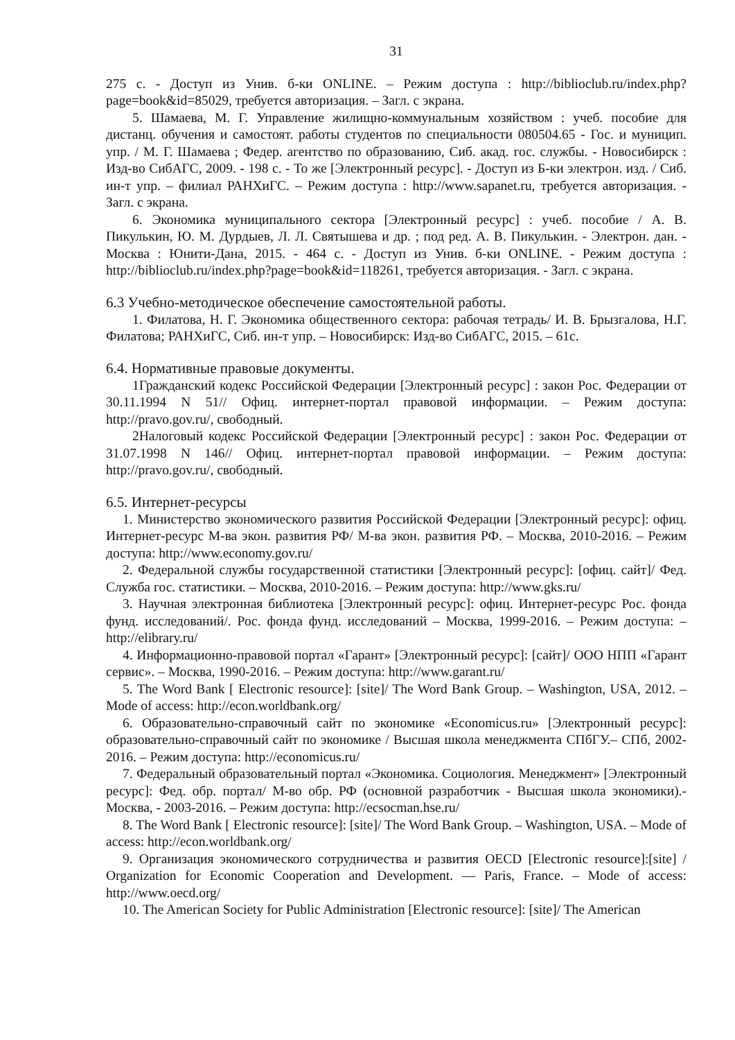31
275 с. - Доступ из Унив. б-ки ONLINE. – Режим доступа : http://biblioclub.ru/index.php?page=book&id=85029, требуется авторизация. – Загл. с экрана.
5. Шамаева, М. Г. Управление жилищно-коммунальным хозяйством : учеб. пособие для дистанц. обучения и самостоят. работы студентов по специальности 080504.65 - Гос. и муницип. упр. / М. Г. Шамаева ; Федер. агентство по образованию, Сиб. акад. гос. службы. - Новосибирск : Изд-во СибАГС, 2009. - 198 с. - То же [Электронный ресурс]. - Доступ из Б-ки электрон. изд. / Сиб. ин-т упр. – филиал РАНХиГС. – Режим доступа : http://www.sapanet.ru, требуется авторизация. - Загл. с экрана.
6. Экономика муниципального сектора [Электронный ресурс] : учеб. пособие / А. В. Пикулькин, Ю. М. Дурдыев, Л. Л. Святышева и др. ; под ред. А. В. Пикулькин. - Электрон. дан. - Москва : Юнити-Дана, 2015. - 464 с. - Доступ из Унив. б-ки ONLINE. - Режим доступа : http://biblioclub.ru/index.php?page=book&id=118261, требуется авторизация. - Загл. с экрана.
6.3 Учебно-методическое обеспечение самостоятельной работы.
1. Филатова, Н. Г. Экономика общественного сектора: рабочая тетрадь/ И. В. Брызгалова, Н.Г. Филатова; РАНХиГС, Сиб. ин-т упр. – Новосибирск: Изд-во СибАГС, 2015. – 61с.
6.4. Нормативные правовые документы.
1Гражданский кодекс Российской Федерации [Электронный ресурс] : закон Рос. Федерации от 30.11.1994 N 51// Офиц. интернет-портал правовой информации. – Режим доступа: http://pravo.gov.ru/, свободный.
2Налоговый кодекс Российской Федерации [Электронный ресурс] : закон Рос. Федерации от 31.07.1998 N 146// Офиц. интернет-портал правовой информации. – Режим доступа: http://pravo.gov.ru/, свободный.
6.5. Интернет-ресурсы
1. Министерство экономического развития Российской Федерации [Электронный ресурс]: офиц. Интернет-ресурс М-ва экон. развития РФ/ М-ва экон. развития РФ. – Москва, 2010-2016. – Режим доступа: http://www.economy.gov.ru/
2. Федеральной службы государственной статистики [Электронный ресурс]: [офиц. сайт]/ Фед. Служба гос. статистики. – Москва, 2010-2016. – Режим доступа: http://www.gks.ru/
3. Научная электронная библиотека [Электронный ресурс]: офиц. Интернет-ресурс Рос. фонда фунд. исследований/. Рос. фонда фунд. исследований – Москва, 1999-2016. – Режим доступа: – http://elibrary.ru/
4. Информационно-правовой портал «Гарант» [Электронный ресурс]: [сайт]/ ООО НПП «Гарант сервис». – Москва, 1990-2016. – Режим доступа: http://www.garant.ru/
5. The Word Bank [ Electronic resource]: [site]/ The Word Bank Group. – Washington, USA, 2012. – Mode of access: http://econ.worldbank.org/
6. Образовательно-справочный сайт по экономике «Economicus.ru» [Электронный ресурс]: образовательно-справочный сайт по экономике / Высшая школа менеджмента СПбГУ.– СПб, 2002-2016. – Режим доступа: http://economicus.ru/
7. Федеральный образовательный портал «Экономика. Социология. Менеджмент» [Электронный ресурс]: Фед. обр. портал/ М-во обр. РФ (основной разработчик - Высшая школа экономики).- Москва, - 2003-2016. – Режим доступа: http://ecsocman.hse.ru/
8. The Word Bank [ Electronic resource]: [site]/ The Word Bank Group. – Washington, USA. – Mode of access: http://econ.worldbank.org/
9. Организация экономического сотрудничества и развития OECD [Electronic resource]:[site] / Organization for Economic Cooperation and Development. — Paris, France. – Mode of access: http://www.oecd.org/
10. The American Society for Public Administration [Electronic resource]: [site]/ The American